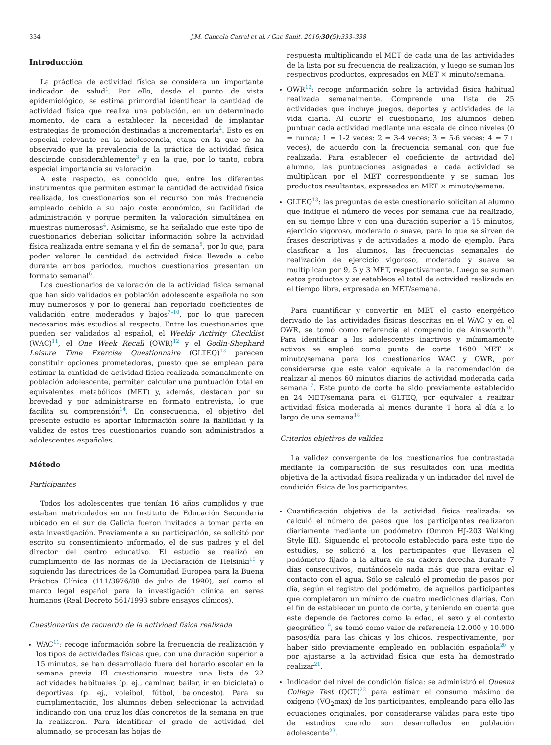334 J.M. Cancela Carral et al. / Gac Sanit. 2016;30(5):333–338
Introducción
La práctica de actividad física se considera un importante indicador de salud<sup>1</sup>. Por ello, desde el punto de vista epidemiológico, se estima primordial identificar la cantidad de actividad física que realiza una población, en un determinado momento, de cara a establecer la necesidad de implantar estrategias de promoción destinadas a incrementarla<sup>2</sup>. Esto es en especial relevante en la adolescencia, etapa en la que se ha observado que la prevalencia de la práctica de actividad física desciende considerablemente<sup>3</sup> y en la que, por lo tanto, cobra especial importancia su valoración.
A este respecto, es conocido que, entre los diferentes instrumentos que permiten estimar la cantidad de actividad física realizada, los cuestionarios son el recurso con más frecuencia empleado debido a su bajo coste económico, su facilidad de administración y porque permiten la valoración simultánea en muestras numerosas<sup>4</sup>. Asimismo, se ha señalado que este tipo de cuestionarios deberían solicitar información sobre la actividad física realizada entre semana y el fin de semana<sup>5</sup>, por lo que, para poder valorar la cantidad de actividad física llevada a cabo durante ambos periodos, muchos cuestionarios presentan un formato semanal<sup>6</sup>.
Los cuestionarios de valoración de la actividad física semanal que han sido validados en población adolescente española no son muy numerosos y por lo general han reportado coeficientes de validación entre moderados y bajos<sup>7–10</sup>, por lo que parecen necesarios más estudios al respecto. Entre los cuestionarios que pueden ser validados al español, el Weekly Activity Checklist (WAC)<sup>11</sup>, el One Week Recall (OWR)<sup>12</sup> y el Godin-Shephard Leisure Time Exercise Questionnaire (GLTEQ)<sup>13</sup> parecen constituir opciones prometedoras, puesto que se emplean para estimar la cantidad de actividad física realizada semanalmente en población adolescente, permiten calcular una puntuación total en equivalentes metabólicos (MET) y, además, destacan por su brevedad y por administrarse en formato entrevista, lo que facilita su comprensión<sup>14</sup>. En consecuencia, el objetivo del presente estudio es aportar información sobre la fiabilidad y la validez de estos tres cuestionarios cuando son administrados a adolescentes españoles.
Método
Participantes
Todos los adolescentes que tenían 16 años cumplidos y que estaban matriculados en un Instituto de Educación Secundaria ubicado en el sur de Galicia fueron invitados a tomar parte en esta investigación. Previamente a su participación, se solicitó por escrito su consentimiento informado, el de sus padres y el del director del centro educativo. El estudio se realizó en cumplimiento de las normas de la Declaración de Helsinki<sup>15</sup> y siguiendo las directrices de la Comunidad Europea para la Buena Práctica Clínica (111/3976/88 de julio de 1990), así como el marco legal español para la investigación clínica en seres humanos (Real Decreto 561/1993 sobre ensayos clínicos).
Cuestionarios de recuerdo de la actividad física realizada
WAC<sup>11</sup>: recoge información sobre la frecuencia de realización y los tipos de actividades físicas que, con una duración superior a 15 minutos, se han desarrollado fuera del horario escolar en la semana previa. El cuestionario muestra una lista de 22 actividades habituales (p. ej., caminar, bailar, ir en bicicleta) o deportivas (p. ej., voleibol, fútbol, baloncesto). Para su cumplimentación, los alumnos deben seleccionar la actividad indicando con una cruz los días concretos de la semana en que la realizaron. Para identificar el grado de actividad del alumnado, se procesan las hojas de
respuesta multiplicando el MET de cada una de las actividades de la lista por su frecuencia de realización, y luego se suman los respectivos productos, expresados en MET × minuto/semana.
OWR<sup>12</sup>: recoge información sobre la actividad física habitual realizada semanalmente. Comprende una lista de 25 actividades que incluye juegos, deportes y actividades de la vida diaria. Al cubrir el cuestionario, los alumnos deben puntuar cada actividad mediante una escala de cinco niveles (0 = nunca; 1 = 1-2 veces; 2 = 3-4 veces; 3 = 5-6 veces; 4 = 7+ veces), de acuerdo con la frecuencia semanal con que fue realizada. Para establecer el coeficiente de actividad del alumno, las puntuaciones asignadas a cada actividad se multiplican por el MET correspondiente y se suman los productos resultantes, expresados en MET × minuto/semana.
GLTEQ<sup>13</sup>: las preguntas de este cuestionario solicitan al alumno que indique el número de veces por semana que ha realizado, en su tiempo libre y con una duración superior a 15 minutos, ejercicio vigoroso, moderado o suave, para lo que se sirven de frases descriptivas y de actividades a modo de ejemplo. Para clasificar a los alumnos, las frecuencias semanales de realización de ejercicio vigoroso, moderado y suave se multiplican por 9, 5 y 3 MET, respectivamente. Luego se suman estos productos y se establece el total de actividad realizada en el tiempo libre, expresada en MET/semana.
Para cuantificar y convertir en MET el gasto energético derivado de las actividades físicas descritas en el WAC y en el OWR, se tomó como referencia el compendio de Ainsworth<sup>16</sup>. Para identificar a los adolescentes inactivos y mínimamente activos se empleó como punto de corte 1680 MET × minuto/semana para los cuestionarios WAC y OWR, por considerarse que este valor equivale a la recomendación de realizar al menos 60 minutos diarios de actividad moderada cada semana<sup>17</sup>. Este punto de corte ha sido previamente establecido en 24 MET/semana para el GLTEQ, por equivaler a realizar actividad física moderada al menos durante 1 hora al día a lo largo de una semana<sup>18</sup>.
Criterios objetivos de validez
La validez convergente de los cuestionarios fue contrastada mediante la comparación de sus resultados con una medida objetiva de la actividad física realizada y un indicador del nivel de condición física de los participantes.
Cuantificación objetiva de la actividad física realizada: se calculó el número de pasos que los participantes realizaron diariamente mediante un podómetro (Omron HJ-203 Walking Style III). Siguiendo el protocolo establecido para este tipo de estudios, se solicitó a los participantes que llevasen el podómetro fijado a la altura de su cadera derecha durante 7 días consecutivos, quitándoselo nada más que para evitar el contacto con el agua. Sólo se calculó el promedio de pasos por día, según el registro del podómetro, de aquellos participantes que completaron un mínimo de cuatro mediciones diarias. Con el fin de establecer un punto de corte, y teniendo en cuenta que este depende de factores como la edad, el sexo y el contexto geográfico<sup>19</sup>, se tomó como valor de referencia 12.000 y 10.000 pasos/día para las chicas y los chicos, respectivamente, por haber sido previamente empleado en población española<sup>20</sup> y por ajustarse a la actividad física que esta ha demostrado realizar<sup>21</sup>.
Indicador del nivel de condición física: se administró el Queens College Test (QCT)<sup>22</sup> para estimar el consumo máximo de oxígeno (VO<sub>2</sub>max) de los participantes, empleando para ello las ecuaciones originales, por considerarse válidas para este tipo de estudios cuando son desarrollados en población adolescente<sup>23</sup>.